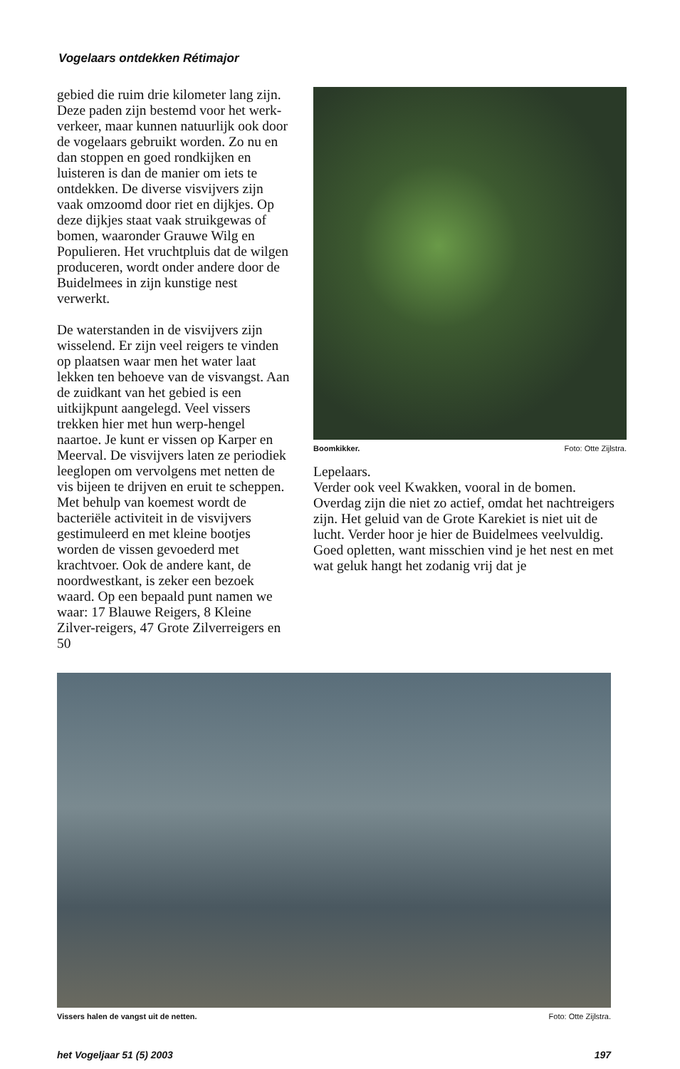Vogelaars ontdekken Rétimajor
gebied die ruim drie kilometer lang zijn. Deze paden zijn bestemd voor het werk-verkeer, maar kunnen natuurlijk ook door de vogelaars gebruikt worden. Zo nu en dan stoppen en goed rondkijken en luisteren is dan de manier om iets te ontdekken. De diverse visvijvers zijn vaak omzoomd door riet en dijkjes. Op deze dijkjes staat vaak struikgewas of bomen, waaronder Grauwe Wilg en Populieren. Het vruchtpluis dat de wilgen produceren, wordt onder andere door de Buidelmees in zijn kunstige nest verwerkt.
De waterstanden in de visvijvers zijn wisselend. Er zijn veel reigers te vinden op plaatsen waar men het water laat lekken ten behoeve van de visvangst. Aan de zuidkant van het gebied is een uitkijkpunt aangelegd. Veel vissers trekken hier met hun werp-hengel naartoe. Je kunt er vissen op Karper en Meerval. De visvijvers laten ze periodiek leeglopen om vervolgens met netten de vis bijeen te drijven en eruit te scheppen. Met behulp van koemest wordt de bacteriële activiteit in de visvijvers gestimuleerd en met kleine bootjes worden de vissen gevoederd met krachtvoer. Ook de andere kant, de noordwestkant, is zeker een bezoek waard. Op een bepaald punt namen we waar: 17 Blauwe Reigers, 8 Kleine Zilver-reigers, 47 Grote Zilverreigers en 50
Boomkikker. Foto: Otte Zijlstra.
Lepelaars.
Verder ook veel Kwakken, vooral in de bomen. Overdag zijn die niet zo actief, omdat het nachtreigers zijn. Het geluid van de Grote Karekiet is niet uit de lucht. Verder hoor je hier de Buidelmees veelvuldig. Goed opletten, want misschien vind je het nest en met wat geluk hangt het zodanig vrij dat je
Vissers halen de vangst uit de netten. Foto: Otte Zijlstra.
het Vogeljaar 51 (5) 2003 197